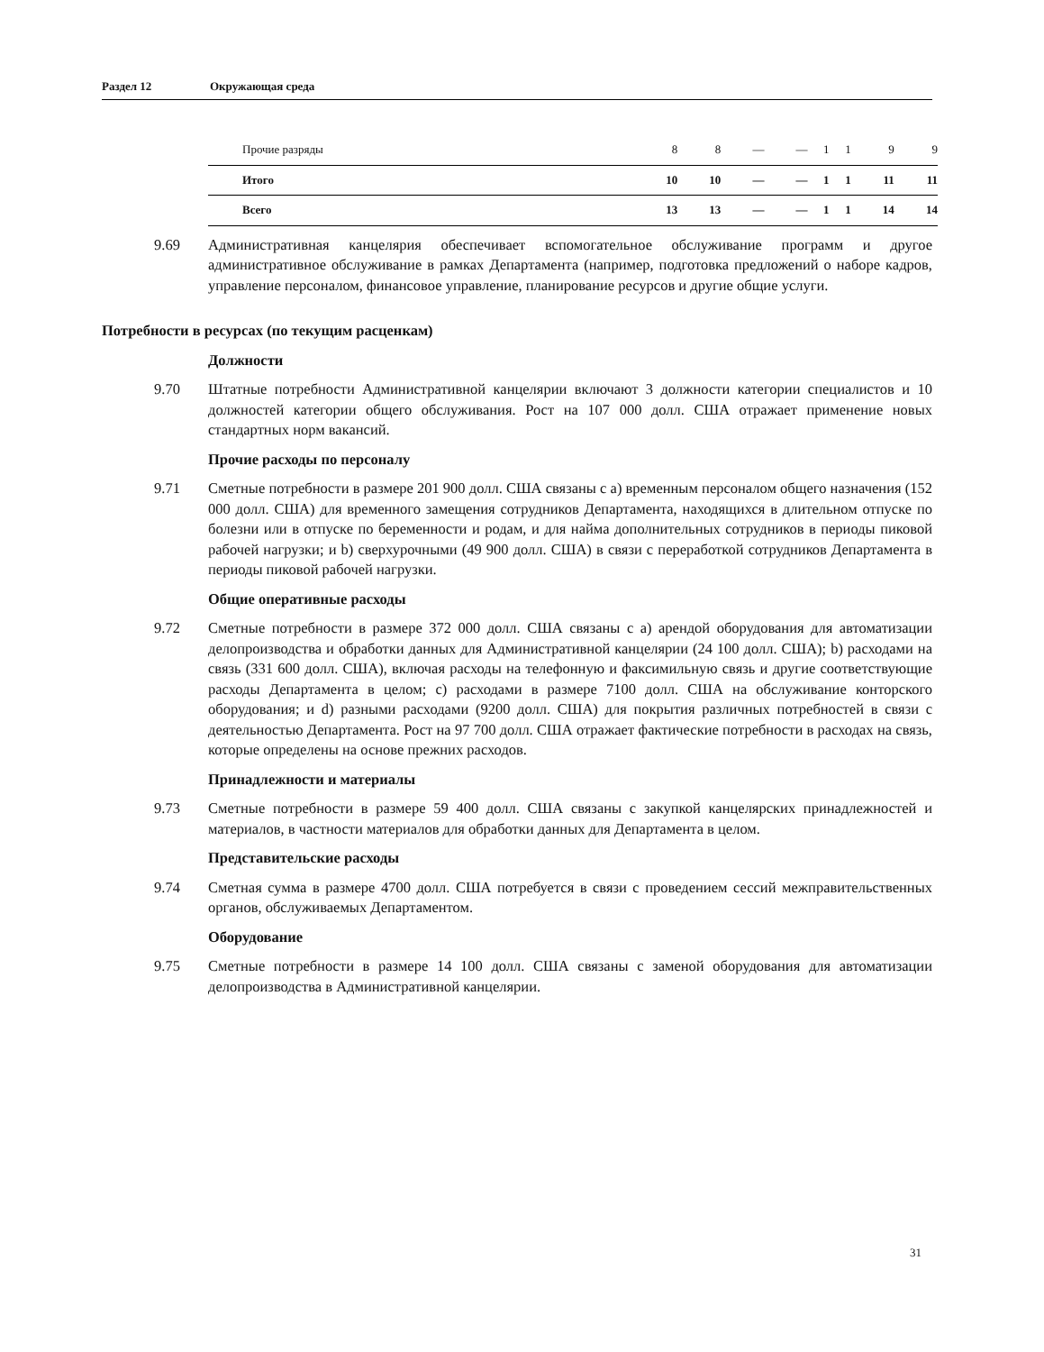Раздел 12 Окружающая среда
| Прочие разряды | 8 | 8 | — | — | 1 | 1 | 9 | 9 |
| Итого | 10 | 10 | — | — | 1 | 1 | 11 | 11 |
| Всего | 13 | 13 | — | — | 1 | 1 | 14 | 14 |
9.69 Административная канцелярия обеспечивает вспомогательное обслуживание программ и другое административное обслуживание в рамках Департамента (например, подготовка предложений о наборе кадров, управление персоналом, финансовое управление, планирование ресурсов и другие общие услуги.
Потребности в ресурсах (по текущим расценкам)
Должности
9.70 Штатные потребности Административной канцелярии включают 3 должности категории специалистов и 10 должностей категории общего обслуживания. Рост на 107 000 долл. США отражает применение новых стандартных норм вакансий.
Прочие расходы по персоналу
9.71 Сметные потребности в размере 201 900 долл. США связаны с a) временным персоналом общего назначения (152 000 долл. США) для временного замещения сотрудников Департамента, находящихся в длительном отпуске по болезни или в отпуске по беременности и родам, и для найма дополнительных сотрудников в периоды пиковой рабочей нагрузки; и b) сверхурочными (49 900 долл. США) в связи с переработкой сотрудников Департамента в периоды пиковой рабочей нагрузки.
Общие оперативные расходы
9.72 Сметные потребности в размере 372 000 долл. США связаны с a) арендой оборудования для автоматизации делопроизводства и обработки данных для Административной канцелярии (24 100 долл. США); b) расходами на связь (331 600 долл. США), включая расходы на телефонную и факсимильную связь и другие соответствующие расходы Департамента в целом; c) расходами в размере 7100 долл. США на обслуживание конторского оборудования; и d) разными расходами (9200 долл. США) для покрытия различных потребностей в связи с деятельностью Департамента. Рост на 97 700 долл. США отражает фактические потребности в расходах на связь, которые определены на основе прежних расходов.
Принадлежности и материалы
9.73 Сметные потребности в размере 59 400 долл. США связаны с закупкой канцелярских принадлежностей и материалов, в частности материалов для обработки данных для Департамента в целом.
Представительские расходы
9.74 Сметная сумма в размере 4700 долл. США потребуется в связи с проведением сессий межправительственных органов, обслуживаемых Департаментом.
Оборудование
9.75 Сметные потребности в размере 14 100 долл. США связаны с заменой оборудования для автоматизации делопроизводства в Административной канцелярии.
31